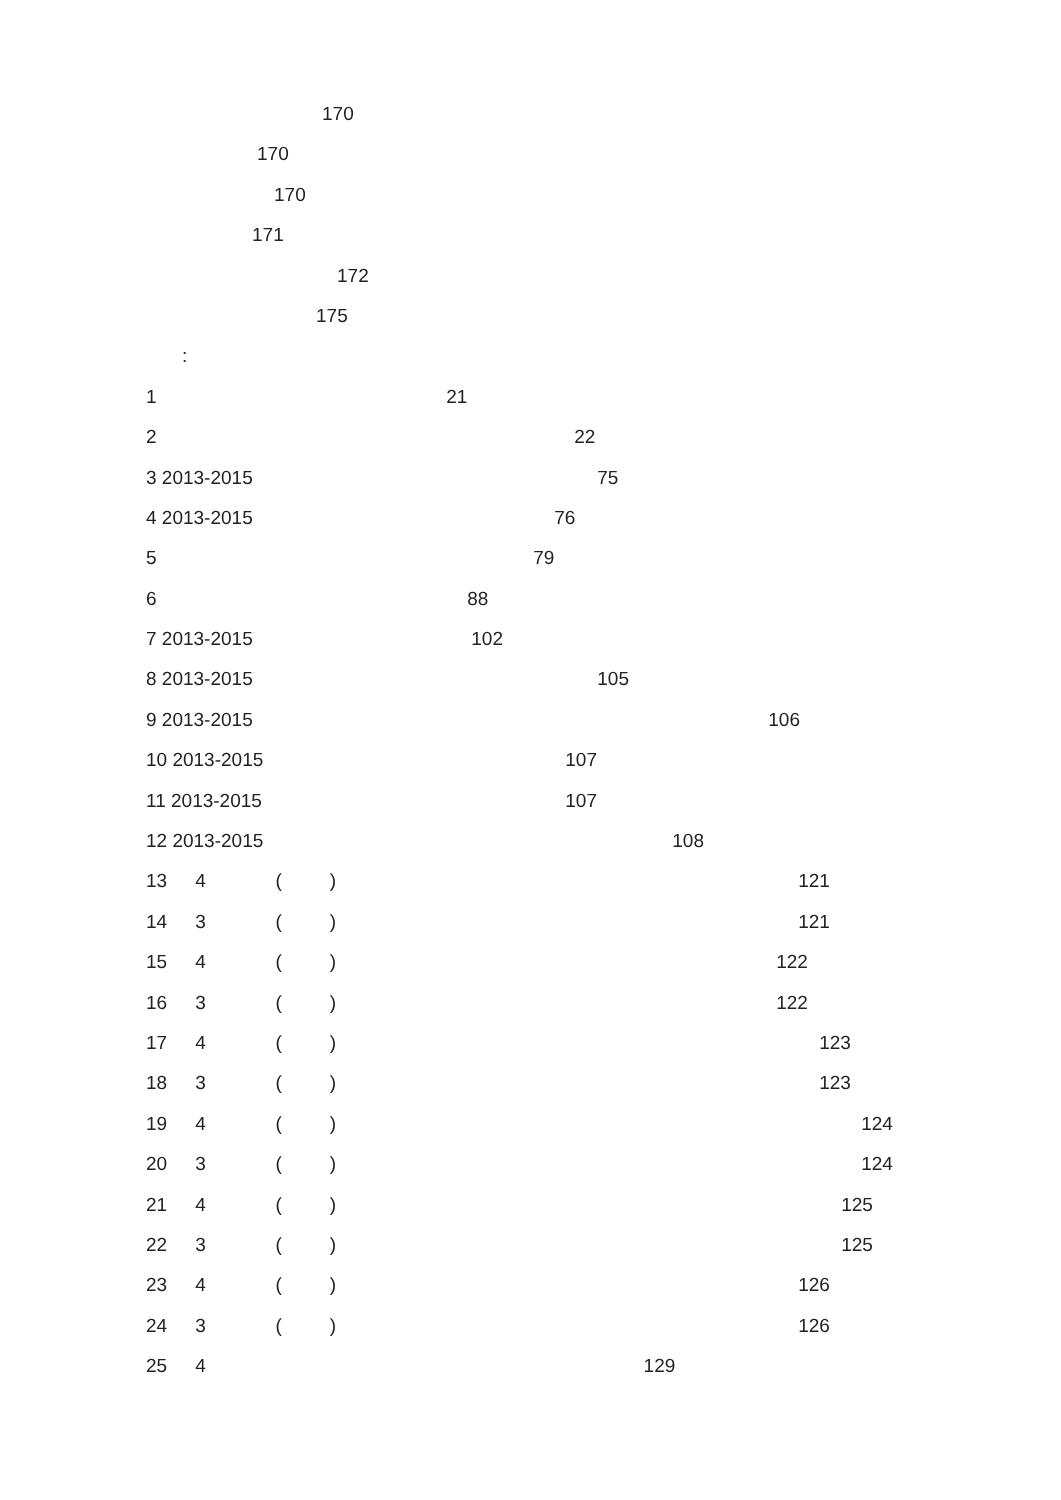170
170
170
171
172
175
:
1 21
2 22
3 2013-2015 75
4 2013-2015 76
5 79
6 88
7 2013-2015 102
8 2013-2015 105
9 2013-2015 106
10 2013-2015 107
11 2013-2015 107
12 2013-2015 108
13 4 ( ) 121
14 3 ( ) 121
15 4 ( ) 122
16 3 ( ) 122
17 4 ( ) 123
18 3 ( ) 123
19 4 ( ) 124
20 3 ( ) 124
21 4 ( ) 125
22 3 ( ) 125
23 4 ( ) 126
24 3 ( ) 126
25 4 129